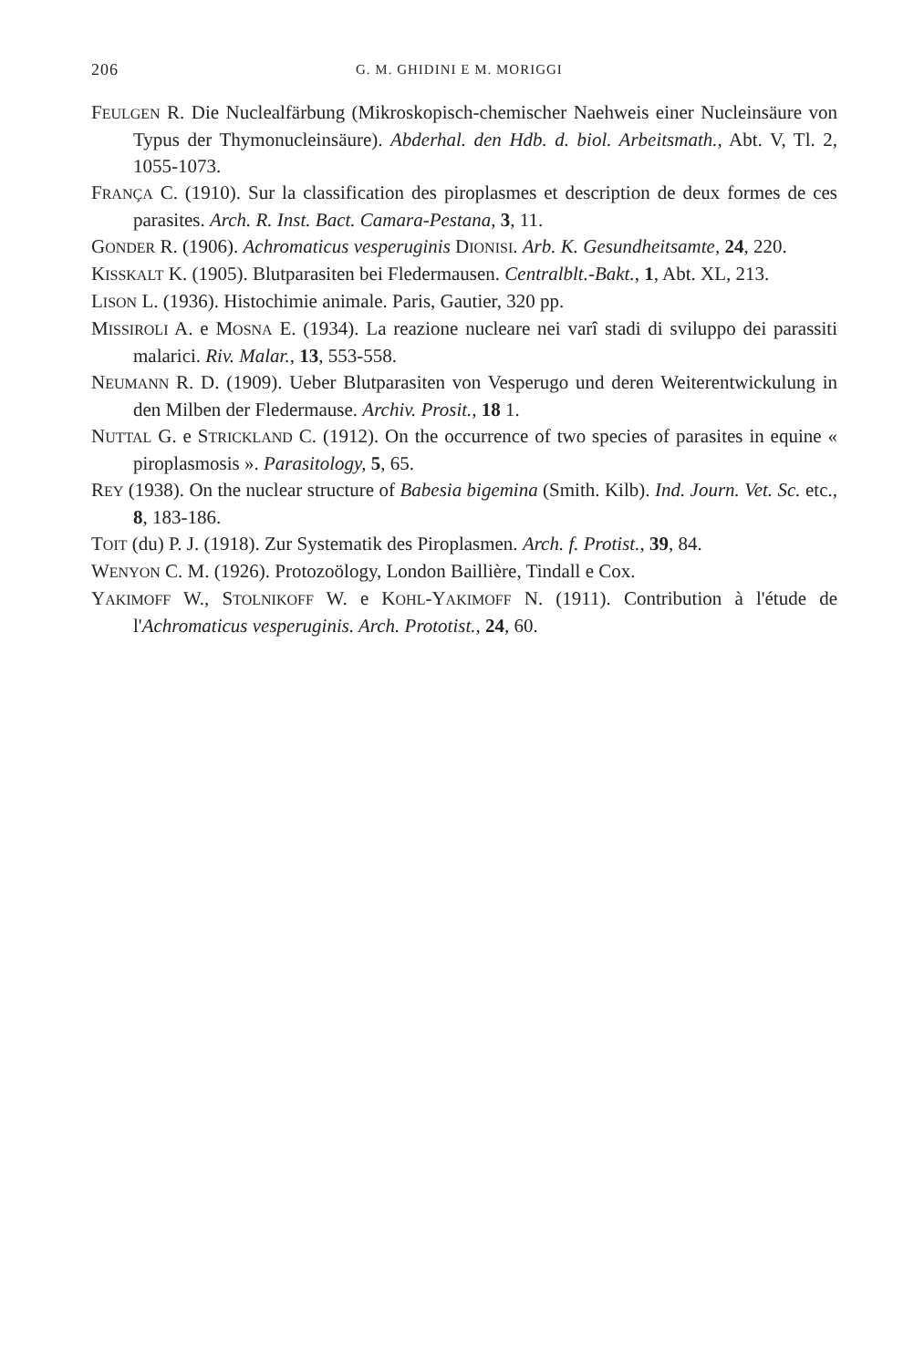206 G. M. GHIDINI E M. MORIGGI
FEULGEN R. Die Nuclealfärbung (Mikroskopisch-chemischer Naehweis einer Nucleinsäure von Typus der Thymonucleinsäure). Abderhal. den Hdb. d. biol. Arbeitsmath., Abt. V, Tl. 2, 1055-1073.
FRANÇA C. (1910). Sur la classification des piroplasmes et description de deux formes de ces parasites. Arch. R. Inst. Bact. Camara-Pestana, 3, 11.
GONDER R. (1906). Achromaticus vesperuginis DIONISI. Arb. K. Gesundheitsamte, 24, 220.
KISSKALT K. (1905). Blutparasiten bei Fledermausen. Centralblt.-Bakt., 1, Abt. XL, 213.
LISON L. (1936). Histochimie animale. Paris, Gautier, 320 pp.
MISSIROLI A. e MOSNA E. (1934). La reazione nucleare nei varî stadi di sviluppo dei parassiti malarici. Riv. Malar., 13, 553-558.
NEUMANN R. D. (1909). Ueber Blutparasiten von Vesperugo und deren Weiterentwickulung in den Milben der Fledermause. Archiv. Prosit., 18 1.
NUTTAL G. e STRICKLAND C. (1912). On the occurrence of two species of parasites in equine « piroplasmosis ». Parasitology, 5, 65.
REY (1938). On the nuclear structure of Babesia bigemina (Smith. Kilb). Ind. Journ. Vet. Sc. etc., 8, 183-186.
TOIT (du) P. J. (1918). Zur Systematik des Piroplasmen. Arch. f. Protist., 39, 84.
WENYON C. M. (1926). Protozoölogy, London Baillière, Tindall e Cox.
YAKIMOFF W., STOLNIKOFF W. e KOHL-YAKIMOFF N. (1911). Contribution à l'étude de l'Achromaticus vesperuginis. Arch. Prototist., 24, 60.